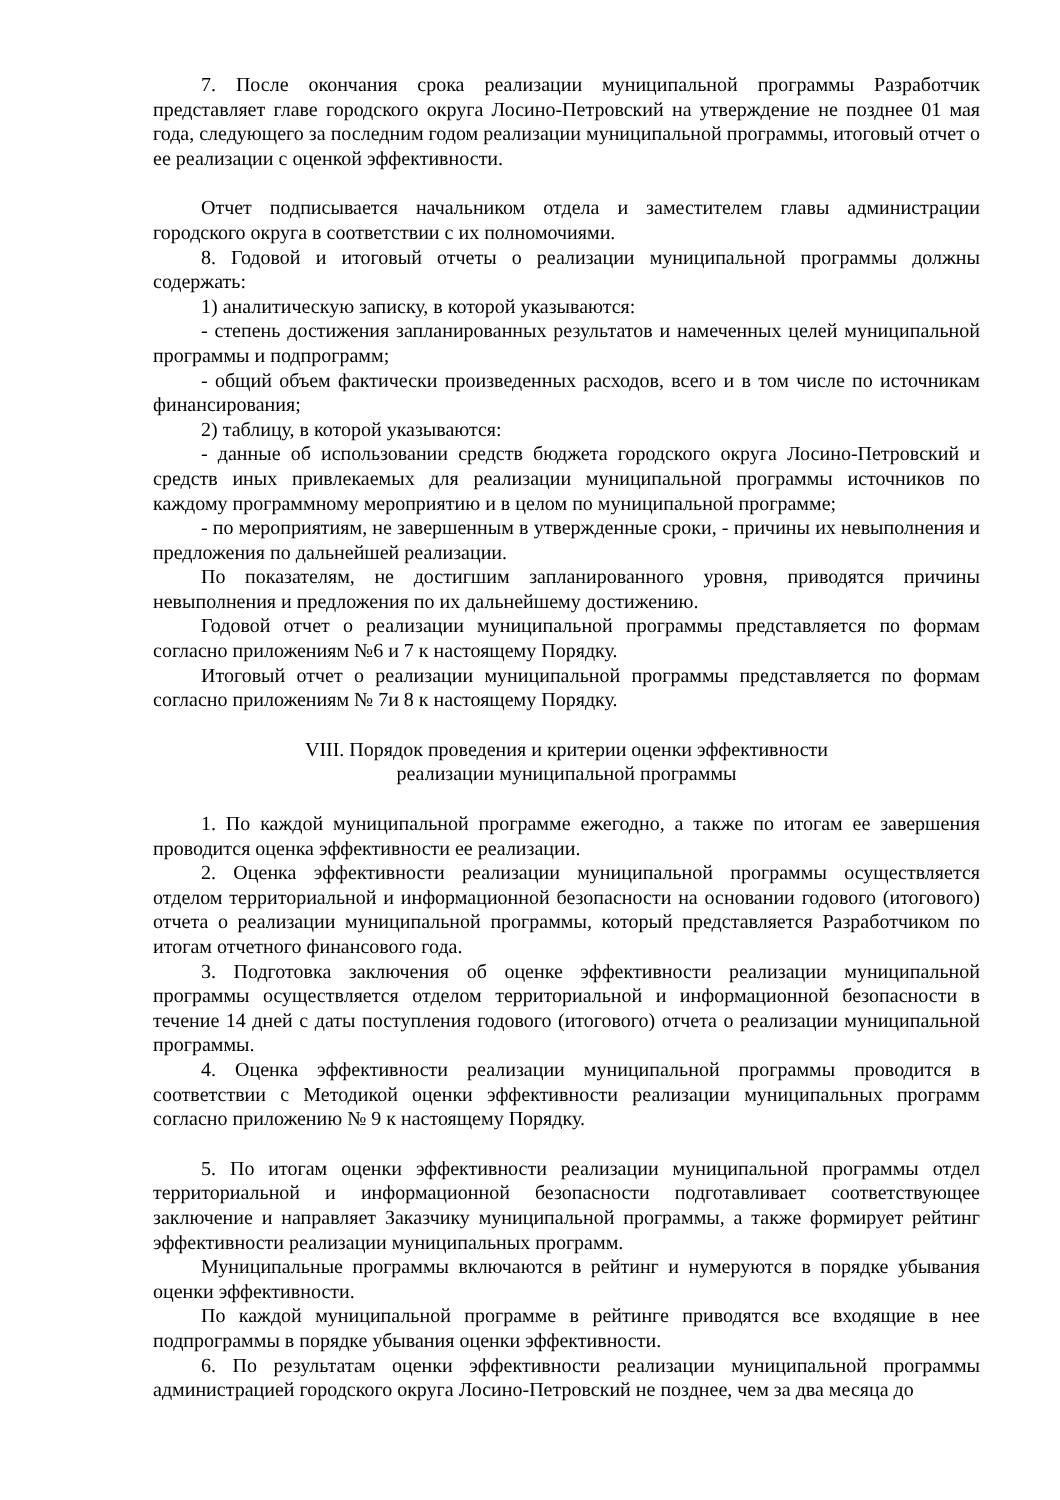7. После окончания срока реализации муниципальной программы Разработчик представляет главе городского округа Лосино-Петровский на утверждение не позднее 01 мая года, следующего за последним годом реализации муниципальной программы, итоговый отчет о ее реализации с оценкой эффективности.
Отчет подписывается начальником отдела и заместителем главы администрации городского округа в соответствии с их полномочиями.
8. Годовой и итоговый отчеты о реализации муниципальной программы должны содержать:
1) аналитическую записку, в которой указываются:
- степень достижения запланированных результатов и намеченных целей муниципальной программы и подпрограмм;
- общий объем фактически произведенных расходов, всего и в том числе по источникам финансирования;
2) таблицу, в которой указываются:
- данные об использовании средств бюджета городского округа Лосино-Петровский и средств иных привлекаемых для реализации муниципальной программы источников по каждому программному мероприятию и в целом по муниципальной программе;
- по мероприятиям, не завершенным в утвержденные сроки, - причины их невыполнения и предложения по дальнейшей реализации.
По показателям, не достигшим запланированного уровня, приводятся причины невыполнения и предложения по их дальнейшему достижению.
Годовой отчет о реализации муниципальной программы представляется по формам согласно приложениям №6 и 7 к настоящему Порядку.
Итоговый отчет о реализации муниципальной программы представляется по формам согласно приложениям № 7и 8 к настоящему Порядку.
VIII. Порядок проведения и критерии оценки эффективности
реализации муниципальной программы
1. По каждой муниципальной программе ежегодно, а также по итогам ее завершения проводится оценка эффективности ее реализации.
2. Оценка эффективности реализации муниципальной программы осуществляется отделом территориальной и информационной безопасности на основании годового (итогового) отчета о реализации муниципальной программы, который представляется Разработчиком по итогам отчетного финансового года.
3. Подготовка заключения об оценке эффективности реализации муниципальной программы осуществляется отделом территориальной и информационной безопасности в течение 14 дней с даты поступления годового (итогового) отчета о реализации муниципальной программы.
4. Оценка эффективности реализации муниципальной программы проводится в соответствии с Методикой оценки эффективности реализации муниципальных программ согласно приложению № 9 к настоящему Порядку.
5. По итогам оценки эффективности реализации муниципальной программы отдел территориальной и информационной безопасности подготавливает соответствующее заключение и направляет Заказчику муниципальной программы, а также формирует рейтинг эффективности реализации муниципальных программ.
Муниципальные программы включаются в рейтинг и нумеруются в порядке убывания оценки эффективности.
По каждой муниципальной программе в рейтинге приводятся все входящие в нее подпрограммы в порядке убывания оценки эффективности.
6. По результатам оценки эффективности реализации муниципальной программы администрацией городского округа Лосино-Петровский не позднее, чем за два месяца до